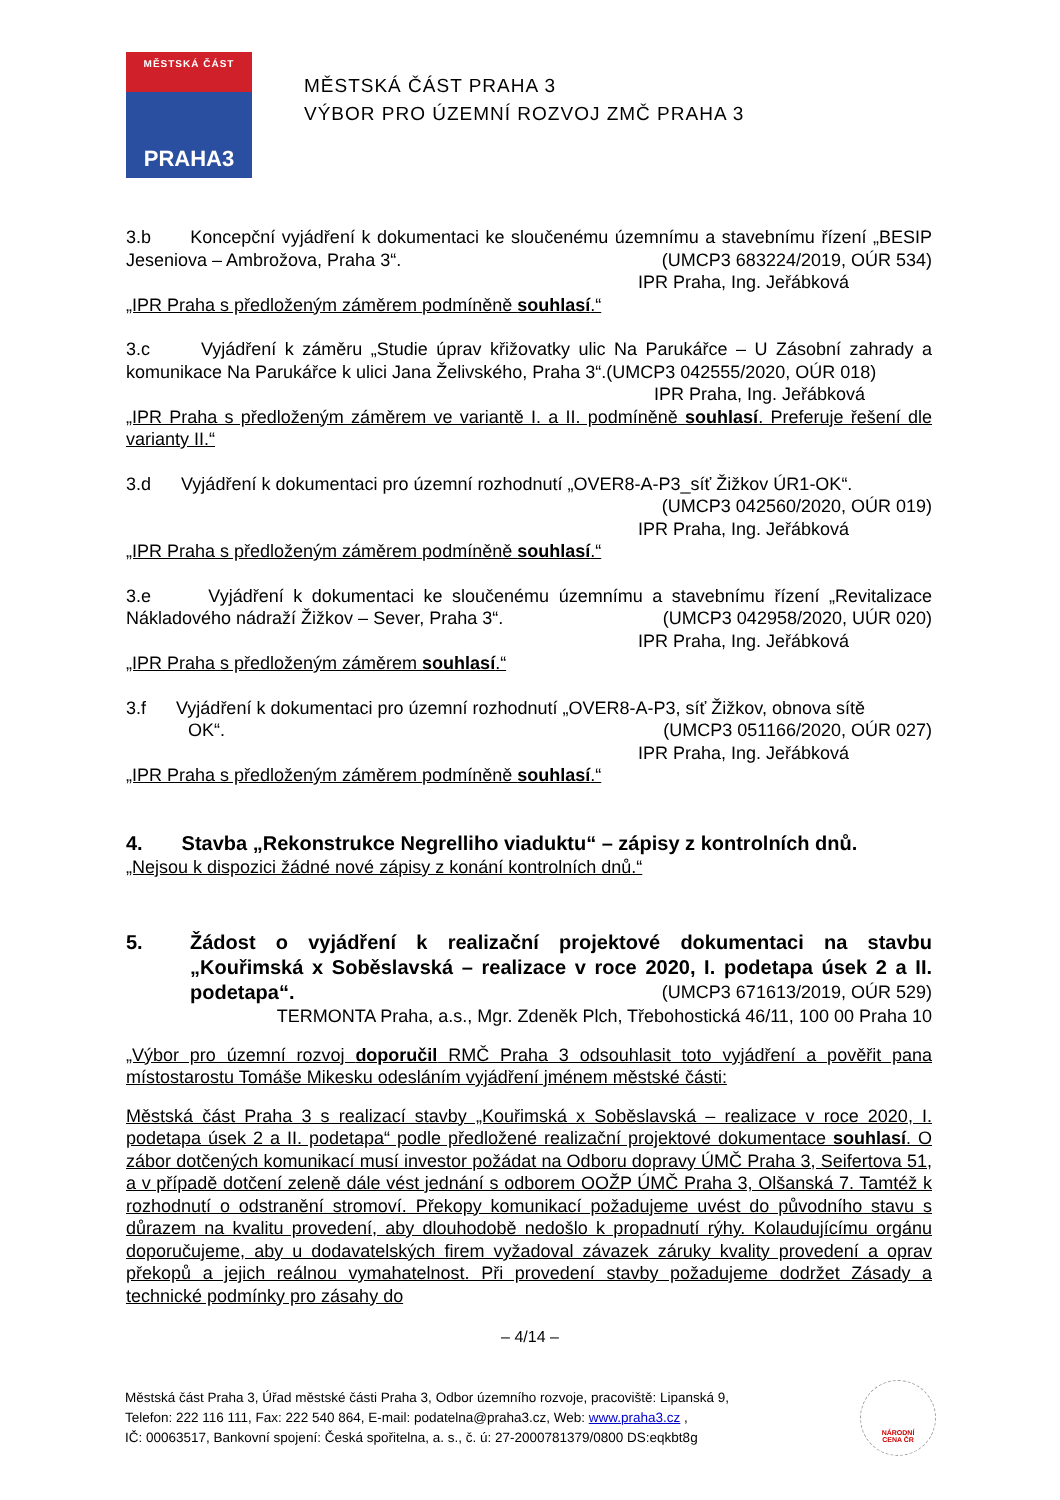MĚSTSKÁ ČÁST
PRAHA3
MĚSTSKÁ ČÁST PRAHA 3
VÝBOR PRO ÚZEMNÍ ROZVOJ ZMČ PRAHA 3
3.b Koncepční vyjádření k dokumentaci ke sloučenému územnímu a stavebnímu řízení „BESIP Jeseniova – Ambrožova, Praha 3“. (UMCP3 683224/2019, OÚR 534)
IPR Praha, Ing. Jeřábková
„IPR Praha s předloženým záměrem podmíněně souhlasí.“
3.c Vyjádření k záměru „Studie úprav křižovatky ulic Na Parukářce – U Zásobní zahrady a komunikace Na Parukářce k ulici Jana Želivského, Praha 3“.(UMCP3 042555/2020, OÚR 018)
IPR Praha, Ing. Jeřábková
„IPR Praha s předloženým záměrem ve variantě I. a II. podmíněně souhlasí. Preferuje řešení dle varianty II.“
3.d Vyjádření k dokumentaci pro územní rozhodnutí „OVER8-A-P3_síť Žižkov ÚR1-OK“.
(UMCP3 042560/2020, OÚR 019)
IPR Praha, Ing. Jeřábková
„IPR Praha s předloženým záměrem podmíněně souhlasí.“
3.e Vyjádření k dokumentaci ke sloučenému územnímu a stavebnímu řízení „Revitalizace Nákladového nádraží Žižkov – Sever, Praha 3“. (UMCP3 042958/2020, UÚR 020)
IPR Praha, Ing. Jeřábková
„IPR Praha s předloženým záměrem souhlasí.“
3.f Vyjádření k dokumentaci pro územní rozhodnutí „OVER8-A-P3, síť Žižkov, obnova sítě
OK“. (UMCP3 051166/2020, OÚR 027)
IPR Praha, Ing. Jeřábková
„IPR Praha s předloženým záměrem podmíněně souhlasí.“
4. Stavba „Rekonstrukce Negrelliho viaduktu“ – zápisy z kontrolních dnů.
„Nejsou k dispozici žádné nové zápisy z konání kontrolních dnů.“
5. Žádost o vyjádření k realizační projektové dokumentaci na stavbu „Kouřimská x Soběslavská – realizace v roce 2020, I. podetapa úsek 2 a II. podetapa“. (UMCP3 671613/2019, OÚR 529)
TERMONTA Praha, a.s., Mgr. Zdeněk Plch, Třebohostická 46/11, 100 00 Praha 10
„Výbor pro územní rozvoj doporučil RMČ Praha 3 odsouhlasit toto vyjádření a pověřit pana místostarostu Tomáše Mikesku odesláním vyjádření jménem městské části:
Městská část Praha 3 s realizací stavby „Kouřimská x Soběslavská – realizace v roce 2020, I. podetapa úsek 2 a II. podetapa“ podle předložené realizační projektové dokumentace souhlasí. O zábor dotčených komunikací musí investor požádat na Odboru dopravy ÚMČ Praha 3, Seifertova 51, a v případě dotčení zeleně dále vést jednání s odborem OOŽP ÚMČ Praha 3, Olšanská 7. Tamtéž k rozhodnutí o odstranění stromoví. Překopy komunikací požadujeme uvést do původního stavu s důrazem na kvalitu provedení, aby dlouhodobě nedošlo k propadnutí rýhy. Kolaudujícímu orgánu doporučujeme, aby u dodavatelských firem vyžadoval závazek záruky kvality provedení a oprav překopů a jejich reálnou vymahatelnost. Při provedení stavby požadujeme dodržet Zásady a technické podmínky pro zásahy do
– 4/14 –
Městská část Praha 3, Úřad městské části Praha 3, Odbor územního rozvoje, pracoviště: Lipanská 9,
Telefon: 222 116 111, Fax: 222 540 864, E-mail: podatelna@praha3.cz, Web: www.praha3.cz ,
IČ: 00063517, Bankovní spojení: Česká spořitelna, a. s., č. ú: 27-2000781379/0800 DS:eqkbt8g
NÁRODNÍ
CENA ČR